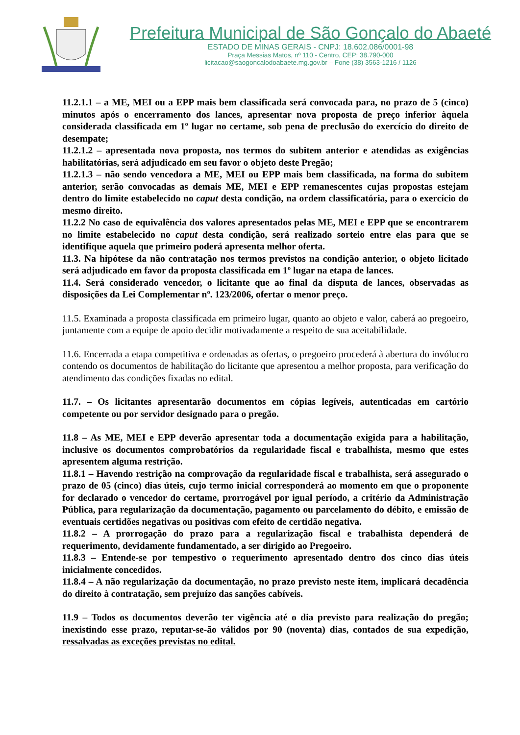Prefeitura Municipal de São Gonçalo do Abaeté
ESTADO DE MINAS GERAIS - CNPJ: 18.602.086/0001-98
Praça Messias Matos, nº 110 - Centro, CEP: 38.790-000
licitacao@saogoncalodoabaete.mg.gov.br – Fone (38) 3563-1216 / 1126
11.2.1.1 – a ME, MEI ou a EPP mais bem classificada será convocada para, no prazo de 5 (cinco) minutos após o encerramento dos lances, apresentar nova proposta de preço inferior àquela considerada classificada em 1º lugar no certame, sob pena de preclusão do exercício do direito de desempate;
11.2.1.2 – apresentada nova proposta, nos termos do subitem anterior e atendidas as exigências habilitatórias, será adjudicado em seu favor o objeto deste Pregão;
11.2.1.3 – não sendo vencedora a ME, MEI ou EPP mais bem classificada, na forma do subitem anterior, serão convocadas as demais ME, MEI e EPP remanescentes cujas propostas estejam dentro do limite estabelecido no caput desta condição, na ordem classificatória, para o exercício do mesmo direito.
11.2.2 No caso de equivalência dos valores apresentados pelas ME, MEI e EPP que se encontrarem no limite estabelecido no caput desta condição, será realizado sorteio entre elas para que se identifique aquela que primeiro poderá apresenta melhor oferta.
11.3. Na hipótese da não contratação nos termos previstos na condição anterior, o objeto licitado será adjudicado em favor da proposta classificada em 1º lugar na etapa de lances.
11.4. Será considerado vencedor, o licitante que ao final da disputa de lances, observadas as disposições da Lei Complementar nº. 123/2006, ofertar o menor preço.
11.5. Examinada a proposta classificada em primeiro lugar, quanto ao objeto e valor, caberá ao pregoeiro, juntamente com a equipe de apoio decidir motivadamente a respeito de sua aceitabilidade.
11.6. Encerrada a etapa competitiva e ordenadas as ofertas, o pregoeiro procederá à abertura do invólucro contendo os documentos de habilitação do licitante que apresentou a melhor proposta, para verificação do atendimento das condições fixadas no edital.
11.7. – Os licitantes apresentarão documentos em cópias legíveis, autenticadas em cartório competente ou por servidor designado para o pregão.
11.8 – As ME, MEI e EPP deverão apresentar toda a documentação exigida para a habilitação, inclusive os documentos comprobatórios da regularidade fiscal e trabalhista, mesmo que estes apresentem alguma restrição.
11.8.1 – Havendo restrição na comprovação da regularidade fiscal e trabalhista, será assegurado o prazo de 05 (cinco) dias úteis, cujo termo inicial corresponderá ao momento em que o proponente for declarado o vencedor do certame, prorrogável por igual período, a critério da Administração Pública, para regularização da documentação, pagamento ou parcelamento do débito, e emissão de eventuais certidões negativas ou positivas com efeito de certidão negativa.
11.8.2 – A prorrogação do prazo para a regularização fiscal e trabalhista dependerá de requerimento, devidamente fundamentado, a ser dirigido ao Pregoeiro.
11.8.3 – Entende-se por tempestivo o requerimento apresentado dentro dos cinco dias úteis inicialmente concedidos.
11.8.4 – A não regularização da documentação, no prazo previsto neste item, implicará decadência do direito à contratação, sem prejuízo das sanções cabíveis.
11.9 – Todos os documentos deverão ter vigência até o dia previsto para realização do pregão; inexistindo esse prazo, reputar-se-ão válidos por 90 (noventa) dias, contados de sua expedição, ressalvadas as exceções previstas no edital.